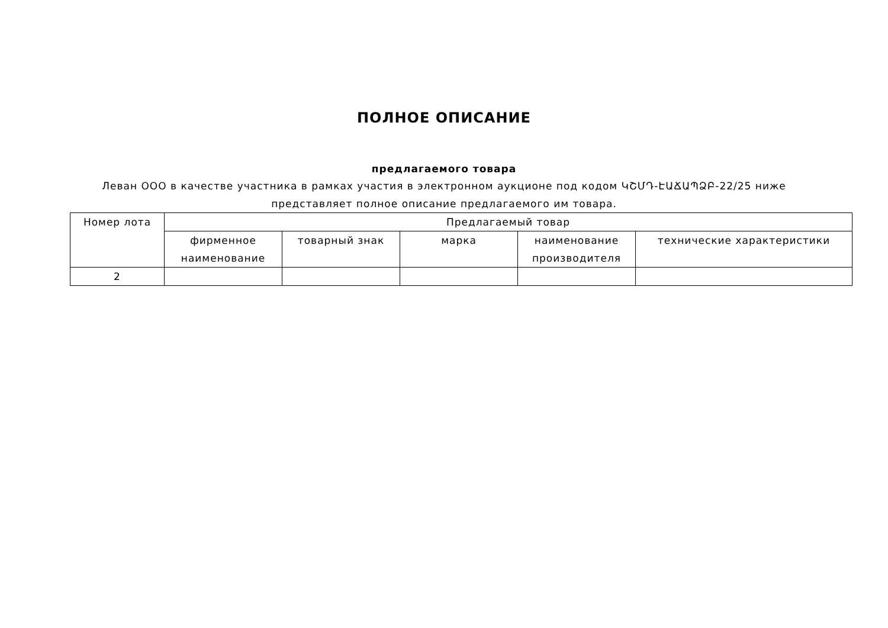ПОЛНОЕ ОПИСАНИЕ
предлагаемого товара
Леван ООО в качестве участника в рамках участия в электронном аукционе под кодом ԿՇՄԴ-ԷԱՃԱՊՁԲ-22/25 ниже представляет полное описание предлагаемого им товара.
| Номер лота | Предлагаемый товар | | | | |
| --- | --- | --- | --- | --- | --- |
| | фирменное наименование | товарный знак | марка | наименование производителя | технические характеристики |
| 2 | | | | | |